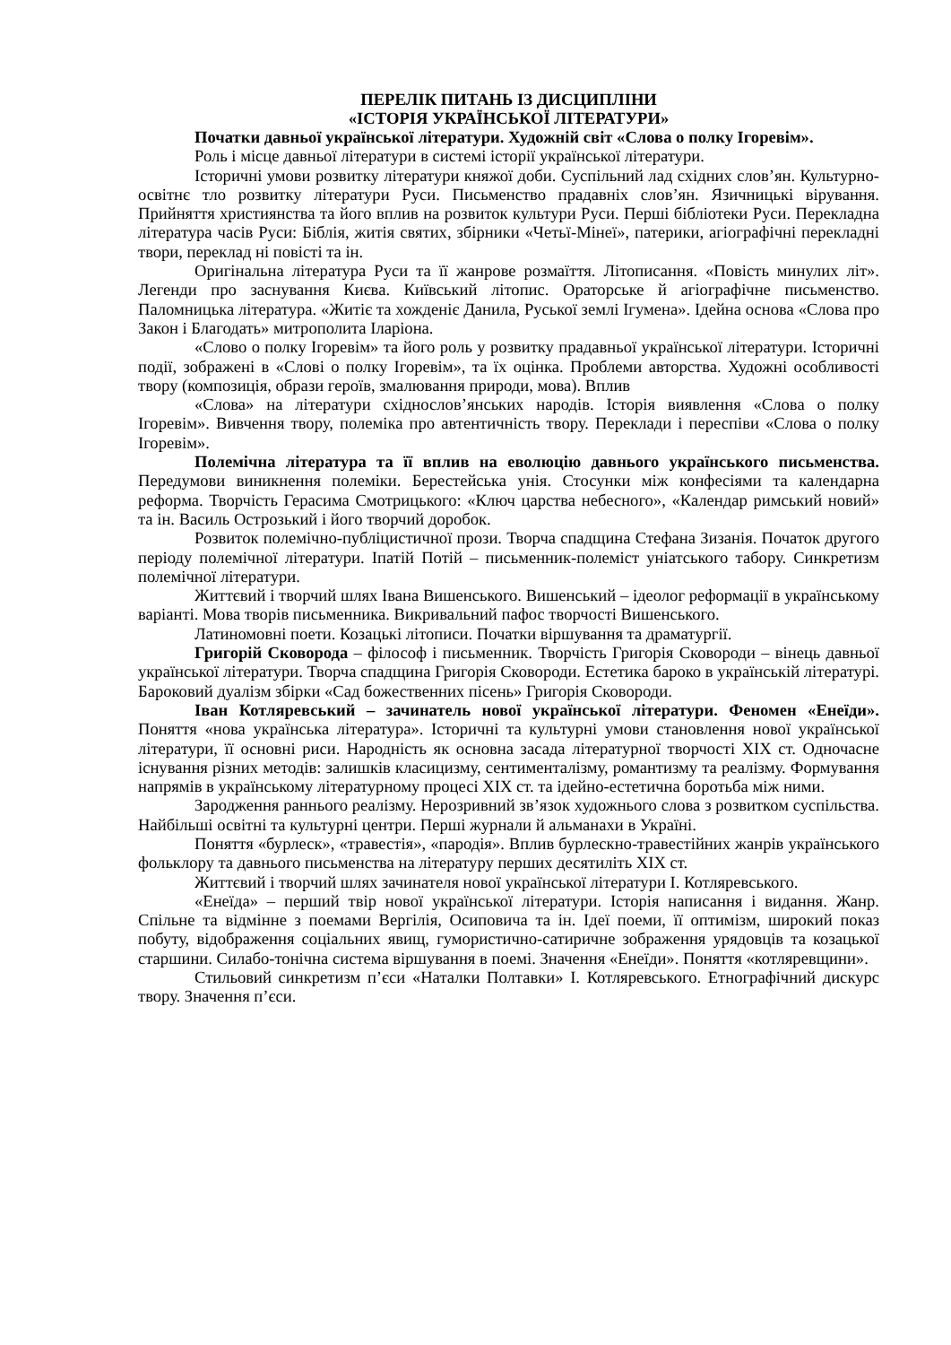ПЕРЕЛІК ПИТАНЬ ІЗ ДИСЦИПЛІНИ
«ІСТОРІЯ УКРАЇНСЬКОЇ ЛІТЕРАТУРИ»
Початки давньої української літератури. Художній світ «Слова о полку Ігоревім».
Роль і місце давньої літератури в системі історії української літератури.
Історичні умови розвитку літератури княжої доби. Суспільний лад східних слов’ян. Культурно-освітнє тло розвитку літератури Руси. Письменство прадавніх слов’ян. Язичницькі вірування. Прийняття християнства та його вплив на розвиток культури Руси. Перші бібліотеки Руси. Перекладна література часів Руси: Біблія, житія святих, збірники «Четьї-Мінеї», патерики, агіографічні перекладні твори, переклад ні повісті та ін.
Оригінальна література Руси та її жанрове розмаїття. Літописання. «Повість минулих літ». Легенди про заснування Києва. Київський літопис. Ораторське й агіографічне письменство. Паломницька література. «Житіє та хожденіє Данила, Руської землі Ігумена». Ідейна основа «Слова про Закон і Благодать» митрополита Іларіона.
«Слово о полку Ігоревім» та його роль у розвитку прадавньої української літератури. Історичні події, зображені в «Слові о полку Ігоревім», та їх оцінка. Проблеми авторства. Художні особливості твору (композиція, образи героїв, змалювання природи, мова). Вплив
«Слова» на літератури східнослов’янських народів. Історія виявлення «Слова о полку Ігоревім». Вивчення твору, полеміка про автентичність твору. Переклади і переспіви «Слова о полку Ігоревім».
Полемічна література та її вплив на еволюцію давнього українського письменства. Передумови виникнення полеміки. Берестейська унія. Стосунки між конфесіями та календарна реформа. Творчість Герасима Смотрицького: «Ключ царства небесного», «Календар римський новий» та ін. Василь Острозький і його творчий доробок.
Розвиток полемічно-публіцистичної прози. Творча спадщина Стефана Зизанія. Початок другого періоду полемічної літератури. Іпатій Потій – письменник-полеміст уніатського табору. Синкретизм полемічної літератури.
Життєвий і творчий шлях Івана Вишенського. Вишенський – ідеолог реформації в українському варіанті. Мова творів письменника. Викривальний пафос творчості Вишенського.
Латиномовні поети. Козацькі літописи. Початки віршування та драматургії.
Григорій Сковорода – філософ і письменник. Творчість Григорія Сковороди – вінець давньої української літератури. Творча спадщина Григорія Сковороди. Естетика бароко в українській літературі. Бароковий дуалізм збірки «Сад божественних пісень» Григорія Сковороди.
Іван Котляревський – зачинатель нової української літератури. Феномен «Енеїди». Поняття «нова українська література». Історичні та культурні умови становлення нової української літератури, її основні риси. Народність як основна засада літературної творчості XIX ст. Одночасне існування різних методів: залишків класицизму, сентименталізму, романтизму та реалізму. Формування напрямів в українському літературному процесі XIX ст. та ідейно-естетична боротьба між ними.
Зародження раннього реалізму. Нерозривний зв’язок художнього слова з розвитком суспільства. Найбільші освітні та культурні центри. Перші журнали й альманахи в Україні.
Поняття «бурлеск», «травестія», «пародія». Вплив бурлескно-травестійних жанрів українського фольклору та давнього письменства на літературу перших десятиліть XIX ст.
Життєвий і творчий шлях зачинателя нової української літератури І. Котляревського.
«Енеїда» – перший твір нової української літератури. Історія написання і видання. Жанр. Спільне та відмінне з поемами Вергілія, Осиповича та ін. Ідеї поеми, її оптимізм, широкий показ побуту, відображення соціальних явищ, гумористично-сатиричне зображення урядовців та козацької старшини. Силабо-тонічна система віршування в поемі. Значення «Енеїди». Поняття «котляревщини».
Стильовий синкретизм п’єси «Наталки Полтавки» І. Котляревського. Етнографічний дискурс твору. Значення п’єси.